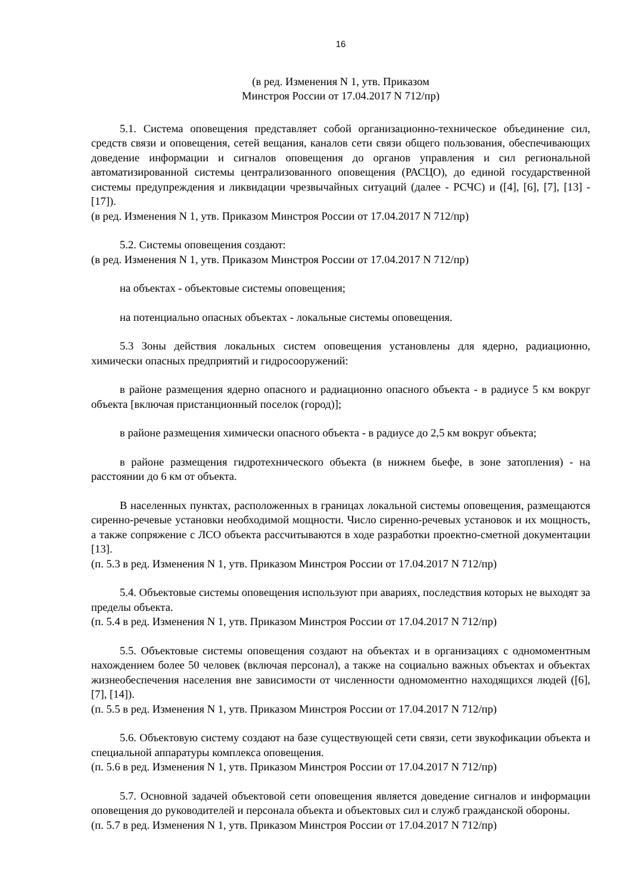16
(в ред. Изменения N 1, утв. Приказом
Минстроя России от 17.04.2017 N 712/пр)
5.1. Система оповещения представляет собой организационно-техническое объединение сил, средств связи и оповещения, сетей вещания, каналов сети связи общего пользования, обеспечивающих доведение информации и сигналов оповещения до органов управления и сил региональной автоматизированной системы централизованного оповещения (РАСЦО), до единой государственной системы предупреждения и ликвидации чрезвычайных ситуаций (далее - РСЧС) и ([4], [6], [7], [13] - [17]).
(в ред. Изменения N 1, утв. Приказом Минстроя России от 17.04.2017 N 712/пр)
5.2. Системы оповещения создают:
(в ред. Изменения N 1, утв. Приказом Минстроя России от 17.04.2017 N 712/пр)
на объектах - объектовые системы оповещения;
на потенциально опасных объектах - локальные системы оповещения.
5.3 Зоны действия локальных систем оповещения установлены для ядерно, радиационно, химически опасных предприятий и гидросооружений:
в районе размещения ядерно опасного и радиационно опасного объекта - в радиусе 5 км вокруг объекта [включая пристанционный поселок (город)];
в районе размещения химически опасного объекта - в радиусе до 2,5 км вокруг объекта;
в районе размещения гидротехнического объекта (в нижнем бьефе, в зоне затопления) - на расстоянии до 6 км от объекта.
В населенных пунктах, расположенных в границах локальной системы оповещения, размещаются сиренно-речевые установки необходимой мощности. Число сиренно-речевых установок и их мощность, а также сопряжение с ЛСО объекта рассчитываются в ходе разработки проектно-сметной документации [13].
(п. 5.3 в ред. Изменения N 1, утв. Приказом Минстроя России от 17.04.2017 N 712/пр)
5.4. Объектовые системы оповещения используют при авариях, последствия которых не выходят за пределы объекта.
(п. 5.4 в ред. Изменения N 1, утв. Приказом Минстроя России от 17.04.2017 N 712/пр)
5.5. Объектовые системы оповещения создают на объектах и в организациях с одномоментным нахождением более 50 человек (включая персонал), а также на социально важных объектах и объектах жизнеобеспечения населения вне зависимости от численности одномоментно находящихся людей ([6], [7], [14]).
(п. 5.5 в ред. Изменения N 1, утв. Приказом Минстроя России от 17.04.2017 N 712/пр)
5.6. Объектовую систему создают на базе существующей сети связи, сети звукофикации объекта и специальной аппаратуры комплекса оповещения.
(п. 5.6 в ред. Изменения N 1, утв. Приказом Минстроя России от 17.04.2017 N 712/пр)
5.7. Основной задачей объектовой сети оповещения является доведение сигналов и информации оповещения до руководителей и персонала объекта и объектовых сил и служб гражданской обороны.
(п. 5.7 в ред. Изменения N 1, утв. Приказом Минстроя России от 17.04.2017 N 712/пр)